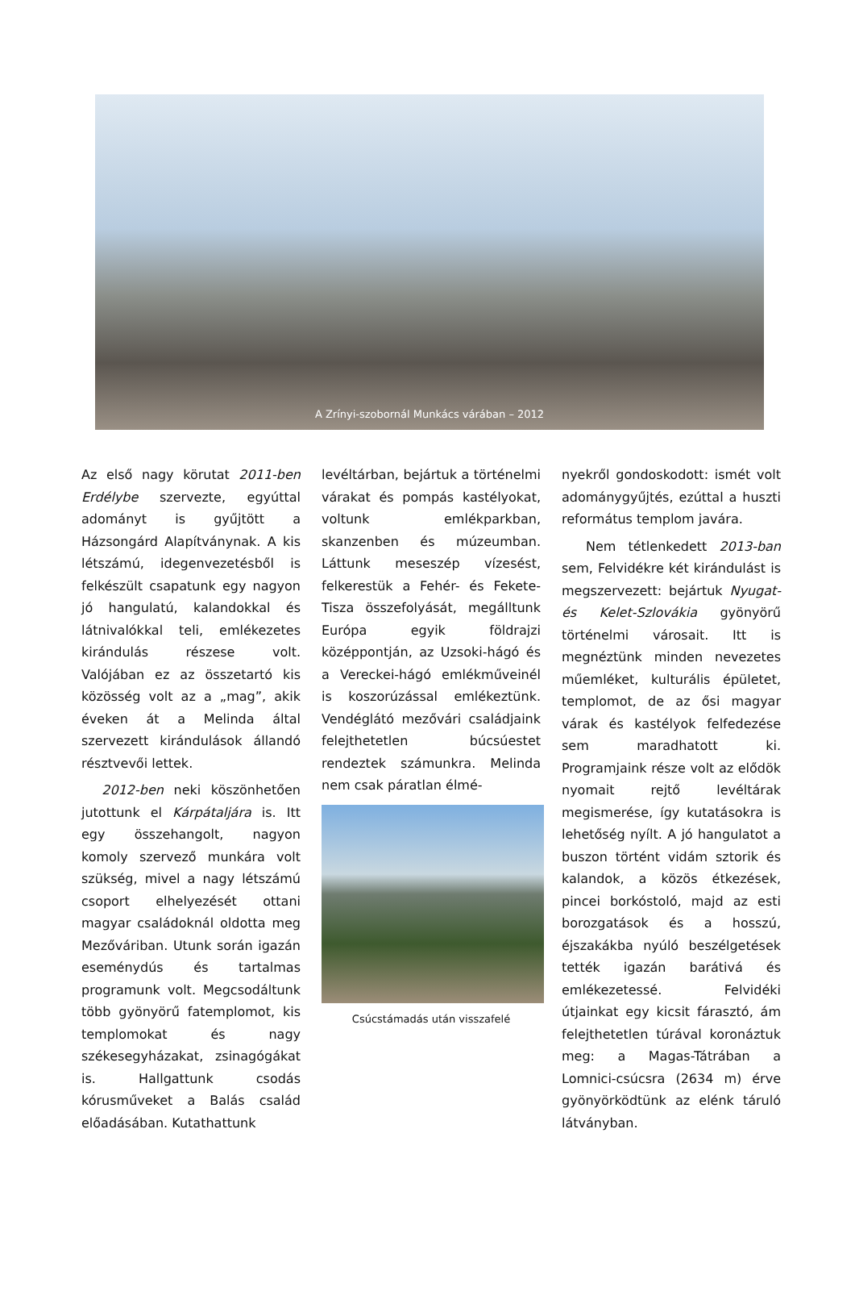A Zrínyi-szobornál Munkács várában – 2012
Az első nagy körutat 2011-ben Erdélybe szervezte, egyúttal adományt is gyűjtött a Házsongárd Alapítványnak. A kis létszámú, idegenvezetésből is felkészült csapatunk egy nagyon jó hangulatú, kalandokkal és látnivalókkal teli, emlékezetes kirándulás részese volt. Valójában ez az összetartó kis közösség volt az a „mag”, akik éveken át a Melinda által szervezett kirándulások állandó résztvevői lettek.
2012-ben neki köszönhetően jutottunk el Kárpátaljára is. Itt egy összehangolt, nagyon komoly szervező munkára volt szükség, mivel a nagy létszámú csoport elhelyezését ottani magyar családoknál oldotta meg Mezőváriban. Utunk során igazán eseménydús és tartalmas programunk volt. Megcsodáltunk több gyönyörű fatemplomot, kis templomokat és nagy székesegyházakat, zsinagógákat is. Hallgattunk csodás kórusműveket a Balás család előadásában. Kutathattunk
levéltárban, bejártuk a történelmi várakat és pompás kastélyokat, voltunk emlékparkban, skanzenben és múzeumban. Láttunk meseszép vízesést, felkerestük a Fehér- és Fekete-Tisza összefolyását, megálltunk Európa egyik földrajzi középpontján, az Uzsoki-hágó és a Vereckei-hágó emlékműveinél is koszorúzással emlékeztünk. Vendéglátó mezővári családjaink felejthetetlen búcsúestet rendeztek számunkra. Melinda nem csak páratlan élmé-
Csúcstámadás után visszafelé
nyekről gondoskodott: ismét volt adománygyűjtés, ezúttal a huszti református templom javára.
Nem tétlenkedett 2013-ban sem, Felvidékre két kirándulást is megszervezett: bejártuk Nyugat- és Kelet-Szlovákia gyönyörű történelmi városait. Itt is megnéztünk minden nevezetes műemléket, kulturális épületet, templomot, de az ősi magyar várak és kastélyok felfedezése sem maradhatott ki. Programjaink része volt az elődök nyomait rejtő levéltárak megismerése, így kutatásokra is lehetőség nyílt. A jó hangulatot a buszon történt vidám sztorik és kalandok, a közös étkezések, pincei borkóstoló, majd az esti borozgatások és a hosszú, éjszakákba nyúló beszélgetések tették igazán barátivá és emlékezetessé. Felvidéki útjainkat egy kicsit fárasztó, ám felejthetetlen túrával koronáztuk meg: a Magas-Tátrában a Lomnici-csúcsra (2634 m) érve gyönyörködtünk az elénk táruló látványban.